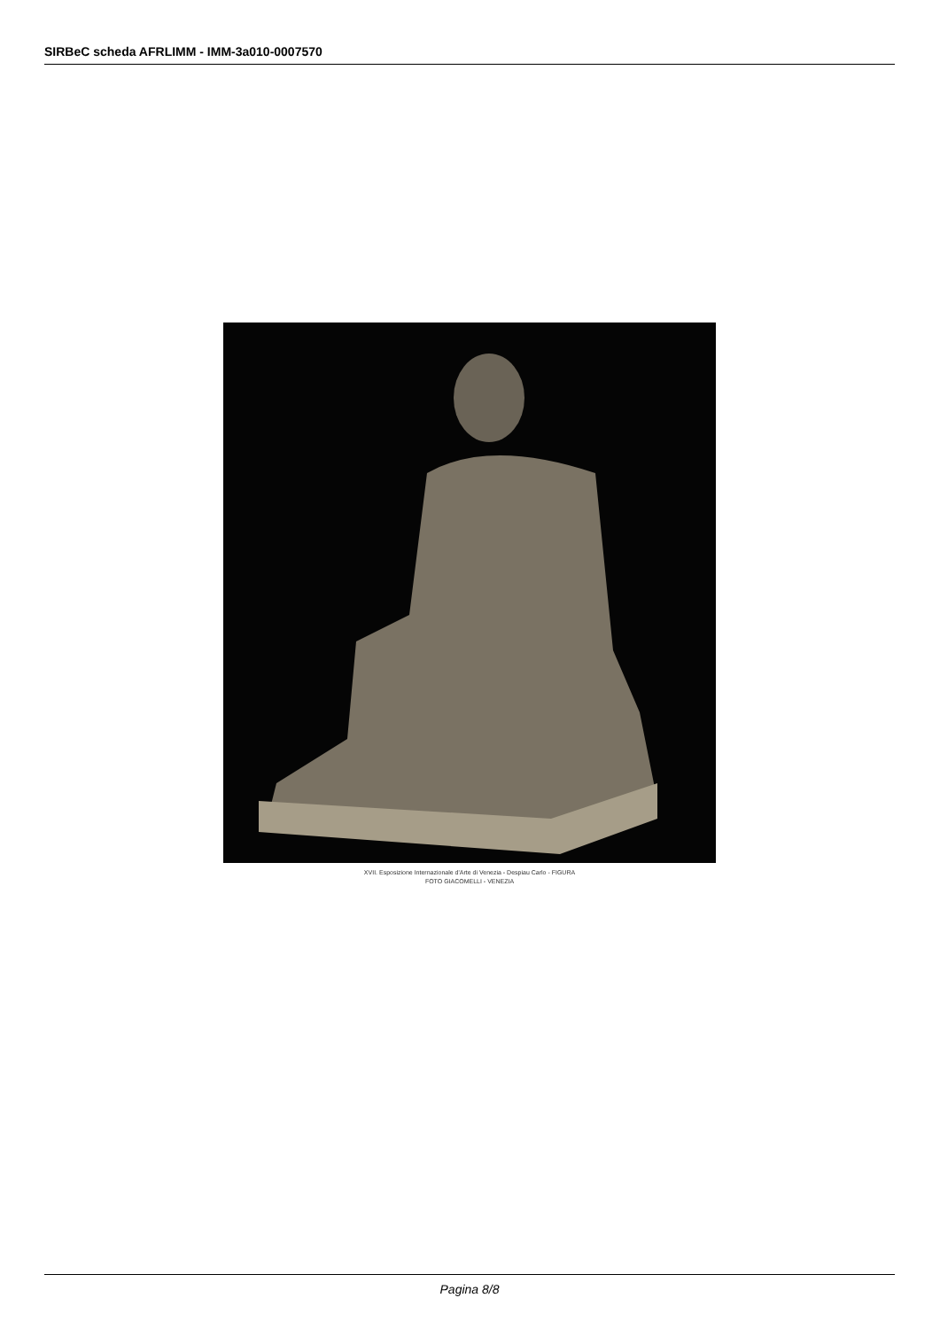SIRBeC scheda AFRLIMM - IMM-3a010-0007570
XVII. Esposizione Internazionale d'Arte di Venezia - Despiau Carlo - FIGURA
FOTO GIACOMELLI - VENEZIA
Pagina 8/8